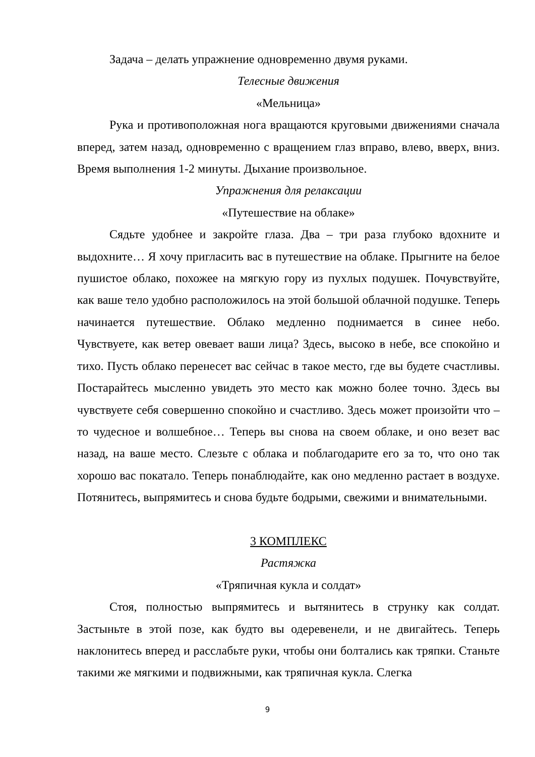Задача – делать упражнение одновременно двумя руками.
Телесные движения
«Мельница»
Рука и противоположная нога вращаются круговыми движениями сначала вперед, затем назад, одновременно с вращением глаз вправо, влево, вверх, вниз. Время выполнения 1-2 минуты. Дыхание произвольное.
Упражнения для релаксации
«Путешествие на облаке»
Сядьте удобнее и закройте глаза. Два – три раза глубоко вдохните и выдохните… Я хочу пригласить вас в путешествие на облаке. Прыгните на белое пушистое облако, похожее на мягкую гору из пухлых подушек. Почувствуйте, как ваше тело удобно расположилось на этой большой облачной подушке. Теперь начинается путешествие. Облако медленно поднимается в синее небо. Чувствуете, как ветер овевает ваши лица? Здесь, высоко в небе, все спокойно и тихо. Пусть облако перенесет вас сейчас в такое место, где вы будете счастливы. Постарайтесь мысленно увидеть это место как можно более точно. Здесь вы чувствуете себя совершенно спокойно и счастливо. Здесь может произойти что – то чудесное и волшебное… Теперь вы снова на своем облаке, и оно везет вас назад, на ваше место. Слезьте с облака и поблагодарите его за то, что оно так хорошо вас покатало. Теперь понаблюдайте, как оно медленно растает в воздухе. Потянитесь, выпрямитесь и снова будьте бодрыми, свежими и внимательными.
3 КОМПЛЕКС
Растяжка
«Тряпичная кукла и солдат»
Стоя, полностью выпрямитесь и вытянитесь в струнку как солдат. Застыньте в этой позе, как будто вы одеревенели, и не двигайтесь. Теперь наклонитесь вперед и расслабьте руки, чтобы они болтались как тряпки. Станьте такими же мягкими и подвижными, как тряпичная кукла. Слегка
9